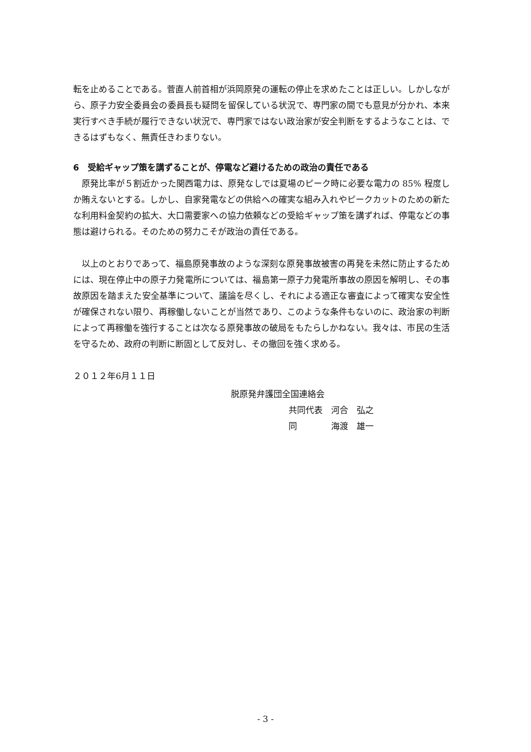転を止めることである。菅直人前首相が浜岡原発の運転の停止を求めたことは正しい。しかしながら、原子力安全委員会の委員長も疑問を留保している状況で、専門家の間でも意見が分かれ、本来実行すべき手続が履行できない状況で、専門家ではない政治家が安全判断をするようなことは、できるはずもなく、無責任きわまりない。
6　受給ギャップ策を講ずることが、停電など避けるための政治の責任である
原発比率が５割近かった関西電力は、原発なしでは夏場のピーク時に必要な電力の 85% 程度しか賄えないとする。しかし、自家発電などの供給への確実な組み入れやピークカットのための新たな利用料金契約の拡大、大口需要家への協力依頼などの受給ギャップ策を講ずれば、停電などの事態は避けられる。そのための努力こそが政治の責任である。
以上のとおりであって、福島原発事故のような深刻な原発事故被害の再発を未然に防止するためには、現在停止中の原子力発電所については、福島第一原子力発電所事故の原因を解明し、その事故原因を踏まえた安全基準について、議論を尽くし、それによる適正な審査によって確実な安全性が確保されない限り、再稼働しないことが当然であり、このような条件もないのに、政治家の判断によって再稼働を強行することは次なる原発事故の破局をもたらしかねない。我々は、市民の生活を守るため、政府の判断に断固として反対し、その撤回を強く求める。
２０１２年6月１１日
脱原発弁護団全国連絡会
共同代表　河合　弘之
同　　　　海渡　雄一
- 3 -